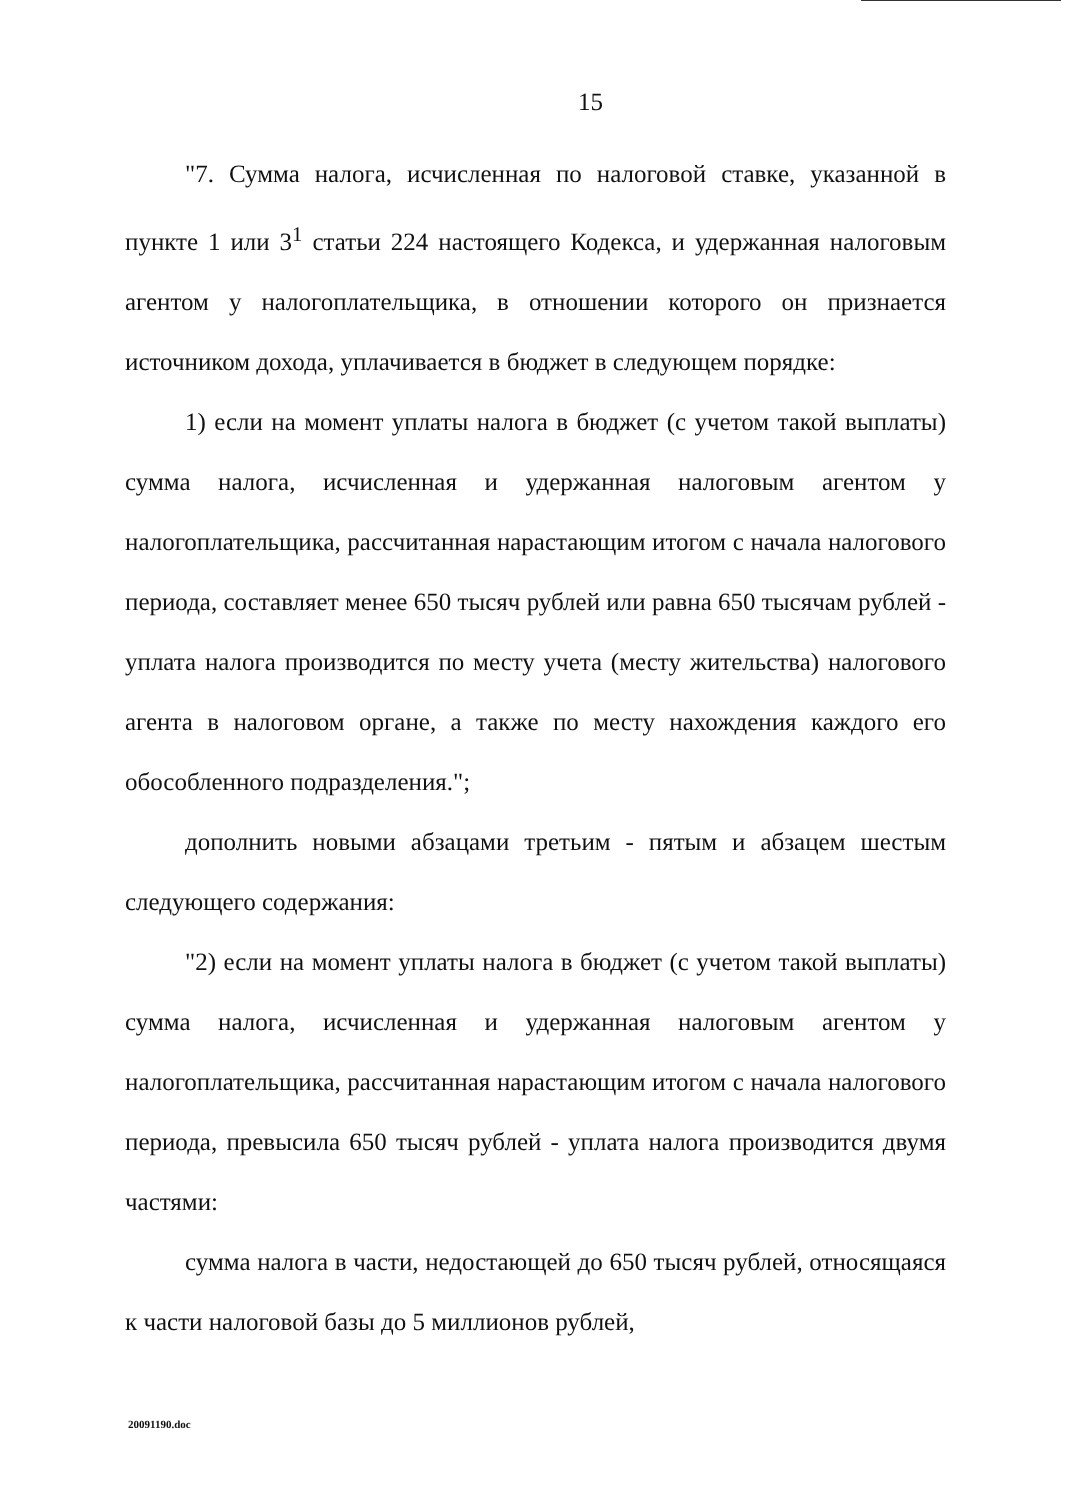15
"7. Сумма налога, исчисленная по налоговой ставке, указанной в пункте 1 или 3<sup>1</sup> статьи 224 настоящего Кодекса, и удержанная налоговым агентом у налогоплательщика, в отношении которого он признается источником дохода, уплачивается в бюджет в следующем порядке:
1) если на момент уплаты налога в бюджет (с учетом такой выплаты) сумма налога, исчисленная и удержанная налоговым агентом у налогоплательщика, рассчитанная нарастающим итогом с начала налогового периода, составляет менее 650 тысяч рублей или равна 650 тысячам рублей - уплата налога производится по месту учета (месту жительства) налогового агента в налоговом органе, а также по месту нахождения каждого его обособленного подразделения.";
дополнить новыми абзацами третьим - пятым и абзацем шестым следующего содержания:
"2) если на момент уплаты налога в бюджет (с учетом такой выплаты) сумма налога, исчисленная и удержанная налоговым агентом у налогоплательщика, рассчитанная нарастающим итогом с начала налогового периода, превысила 650 тысяч рублей - уплата налога производится двумя частями:
сумма налога в части, недостающей до 650 тысяч рублей, относящаяся к части налоговой базы до 5 миллионов рублей,
20091190.doc